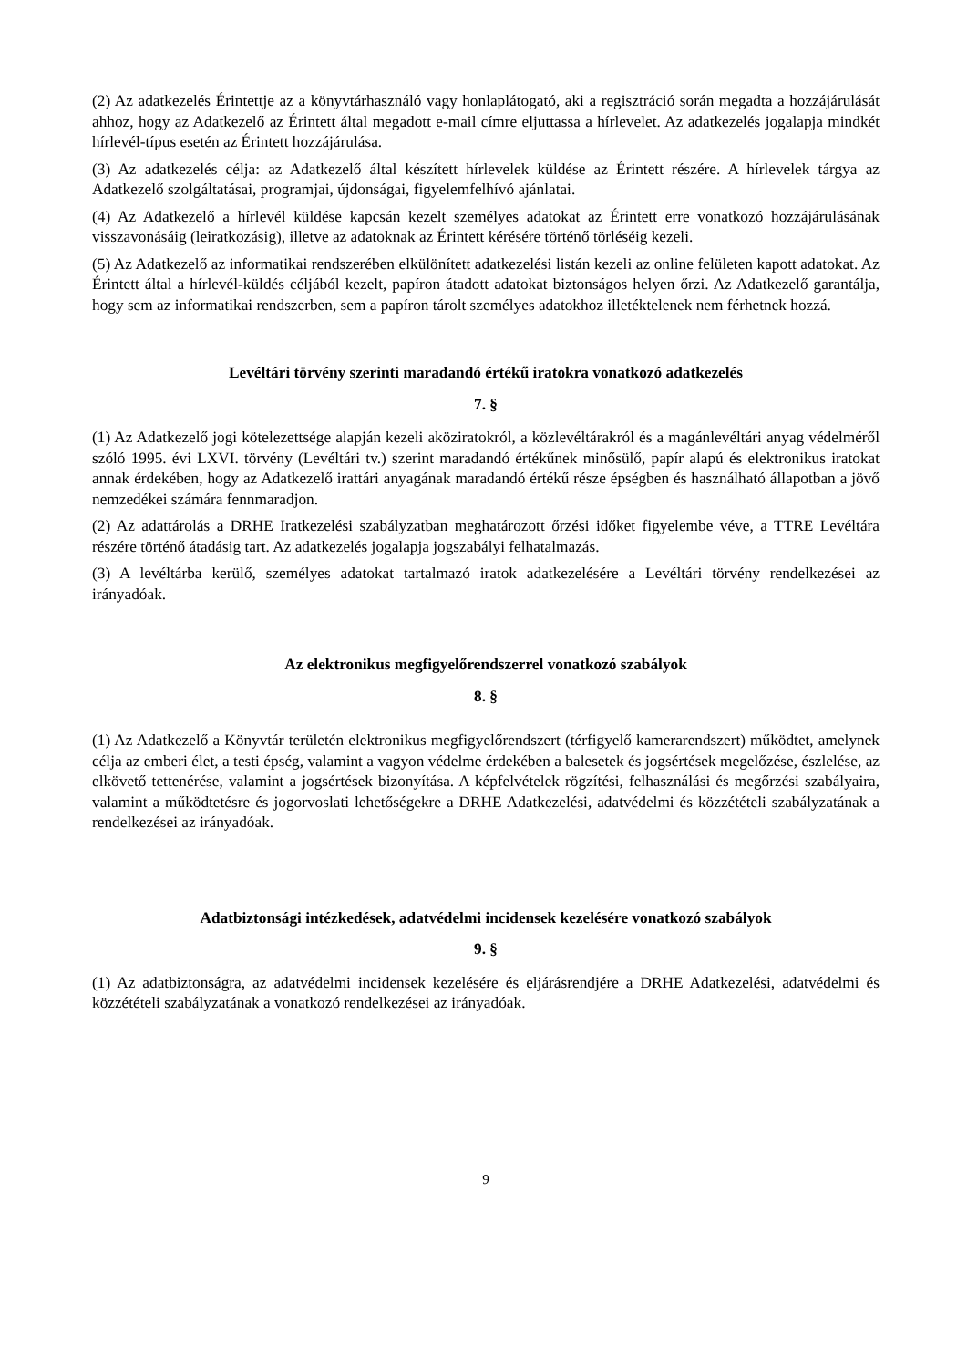(2) Az adatkezelés Érintettje az a könyvtárhasználó vagy honlaplátogató, aki a regisztráció során megadta a hozzájárulását ahhoz, hogy az Adatkezelő az Érintett által megadott e-mail címre eljuttassa a hírlevelet. Az adatkezelés jogalapja mindkét hírlevél-típus esetén az Érintett hozzájárulása.
(3) Az adatkezelés célja: az Adatkezelő által készített hírlevelek küldése az Érintett részére. A hírlevelek tárgya az Adatkezelő szolgáltatásai, programjai, újdonságai, figyelemfelhívó ajánlatai.
(4) Az Adatkezelő a hírlevél küldése kapcsán kezelt személyes adatokat az Érintett erre vonatkozó hozzájárulásának visszavonásáig (leiratkozásig), illetve az adatoknak az Érintett kérésére történő törléséig kezeli.
(5) Az Adatkezelő az informatikai rendszerében elkülönített adatkezelési listán kezeli az online felületen kapott adatokat. Az Érintett által a hírlevél-küldés céljából kezelt, papíron átadott adatokat biztonságos helyen őrzi. Az Adatkezelő garantálja, hogy sem az informatikai rendszerben, sem a papíron tárolt személyes adatokhoz illetéktelenek nem férhetnek hozzá.
Levéltári törvény szerinti maradandó értékű iratokra vonatkozó adatkezelés
7. §
(1) Az Adatkezelő jogi kötelezettsége alapján kezeli aköziratokról, a közlevéltárakról és a magánlevéltári anyag védelméről szóló 1995. évi LXVI. törvény (Levéltári tv.) szerint maradandó értékűnek minősülő, papír alapú és elektronikus iratokat annak érdekében, hogy az Adatkezelő irattári anyagának maradandó értékű része épségben és használható állapotban a jövő nemzedékei számára fennmaradjon.
(2) Az adattárolás a DRHE Iratkezelési szabályzatban meghatározott őrzési időket figyelembe véve, a TTRE Levéltára részére történő átadásig tart. Az adatkezelés jogalapja jogszabályi felhatalmazás.
(3) A levéltárba kerülő, személyes adatokat tartalmazó iratok adatkezelésére a Levéltári törvény rendelkezései az irányadóak.
Az elektronikus megfigyelőrendszerrel vonatkozó szabályok
8. §
(1) Az Adatkezelő a Könyvtár területén elektronikus megfigyelőrendszert (térfigyelő kamerarendszert) működtet, amelynek célja az emberi élet, a testi épség, valamint a vagyon védelme érdekében a balesetek és jogsértések megelőzése, észlelése, az elkövető tettenérése, valamint a jogsértések bizonyítása. A képfelvételek rögzítési, felhasználási és megőrzési szabályaira, valamint a működtetésre és jogorvoslati lehetőségekre a DRHE Adatkezelési, adatvédelmi és közzétételi szabályzatának a rendelkezései az irányadóak.
Adatbiztonsági intézkedések, adatvédelmi incidensek kezelésére vonatkozó szabályok
9. §
(1) Az adatbiztonságra, az adatvédelmi incidensek kezelésére és eljárásrendjére a DRHE Adatkezelési, adatvédelmi és közzétételi szabályzatának a vonatkozó rendelkezései az irányadóak.
9